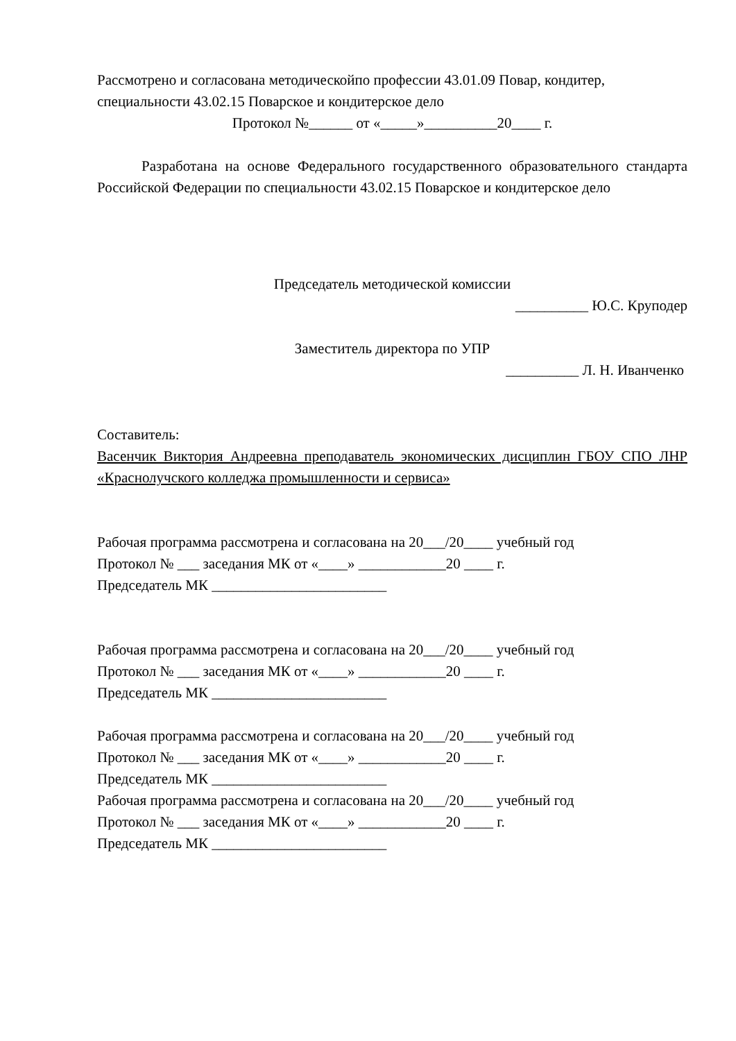Рассмотрено и согласована методическойпо профессии 43.01.09 Повар, кондитер, специальности 43.02.15 Поварское и кондитерское дело
Протокол №______ от «_____»__________20____ г.
Разработана на основе Федерального государственного образовательного стандарта Российской Федерации по специальности 43.02.15 Поварское и кондитерское дело
Председатель методической комиссии
__________ Ю.С. Круподер
Заместитель директора по УПР
__________ Л. Н. Иванченко
Составитель:
Васенчик Виктория Андреевна преподаватель экономических дисциплин ГБОУ СПО ЛНР «Краснолучского колледжа промышленности и сервиса»
Рабочая программа рассмотрена и согласована на 20___/20____ учебный год
Протокол № ___ заседания МК от «____» ____________20 ____ г.
Председатель МК ________________________
Рабочая программа рассмотрена и согласована на 20___/20____ учебный год
Протокол № ___ заседания МК от «____» ____________20 ____ г.
Председатель МК ________________________
Рабочая программа рассмотрена и согласована на 20___/20____ учебный год
Протокол № ___ заседания МК от «____» ____________20 ____ г.
Председатель МК ________________________
Рабочая программа рассмотрена и согласована на 20___/20____ учебный год
Протокол № ___ заседания МК от «____» ____________20 ____ г.
Председатель МК ________________________